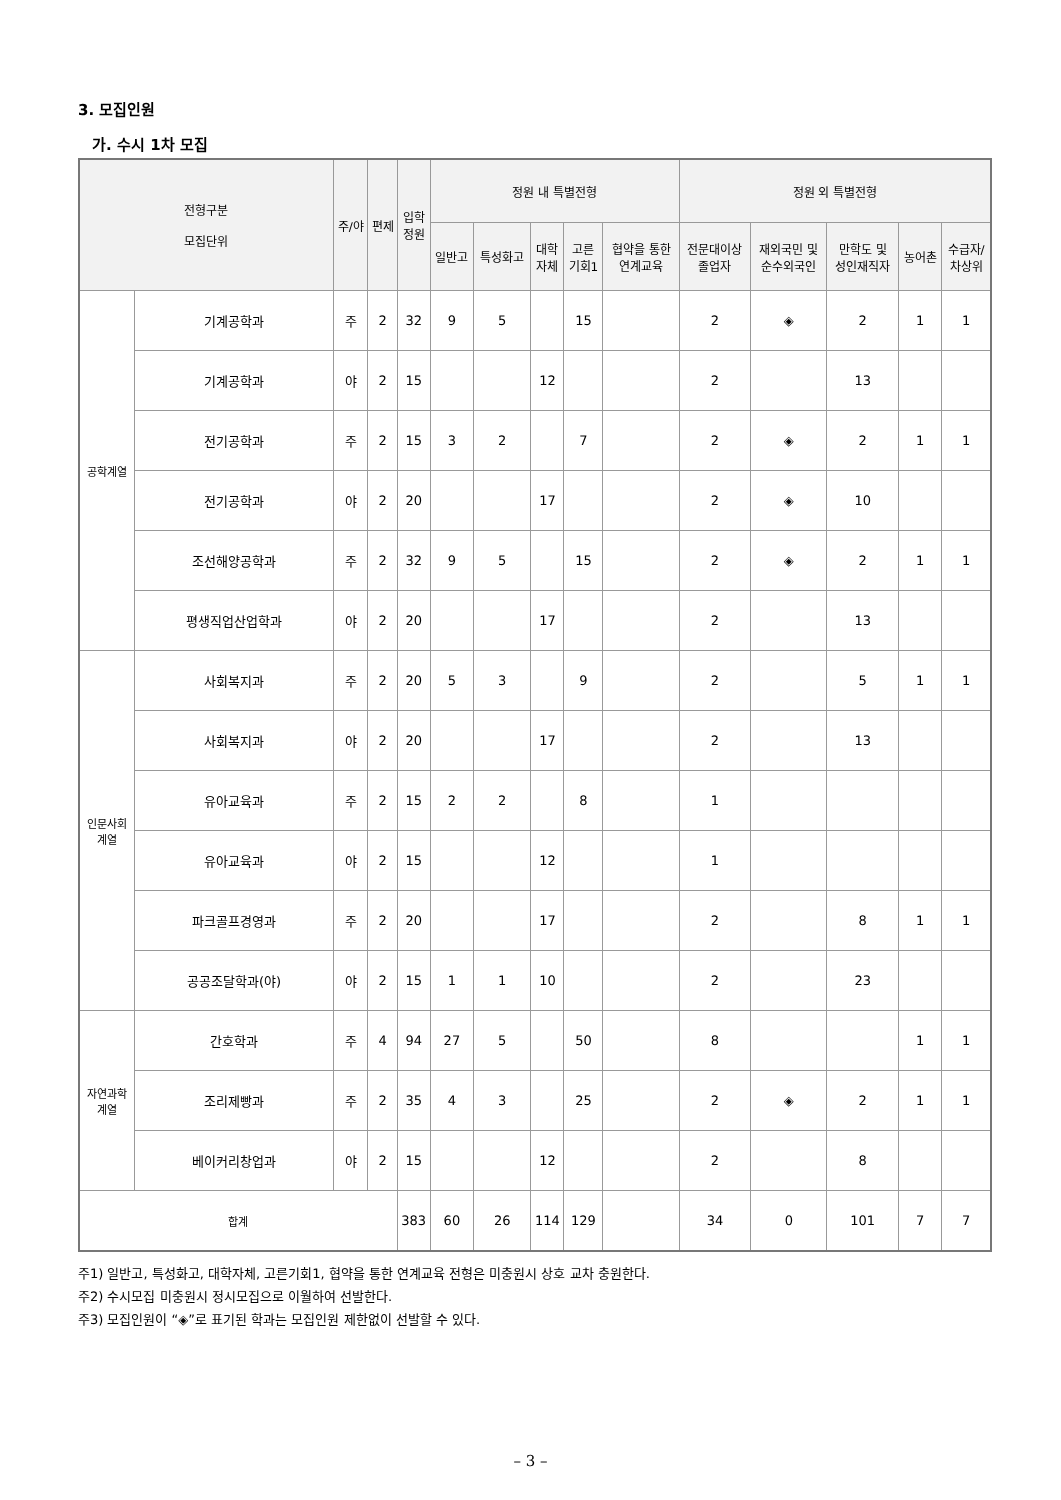3. 모집인원
가. 수시 1차 모집
| 전형구분 모집단위 | | 주/야 | 편제 | 입학 정원 | 정원 내 특별전형 | | | | | 정원 외 특별전형 | | | | |
| --- | --- | --- | --- | --- | --- | --- | --- | --- | --- | --- | --- | --- | --- | --- |
| | | | | | 일반고 | 특성화고 | 대학 자체 | 고른 기회1 | 협약을 통한 연계교육 | 전문대이상 졸업자 | 재외국민 및 순수외국인 | 만학도 및 성인재직자 | 농어촌 | 수급자/ 차상위 |
| 공학계열 | 기계공학과 | 주 | 2 | 32 | 9 | 5 | | 15 | | 2 | ◈ | 2 | 1 | 1 |
| | 기계공학과 | 야 | 2 | 15 | | | 12 | | | 2 | | 13 | | |
| | 전기공학과 | 주 | 2 | 15 | 3 | 2 | | 7 | | 2 | ◈ | 2 | 1 | 1 |
| | 전기공학과 | 야 | 2 | 20 | | | 17 | | | 2 | ◈ | 10 | | |
| | 조선해양공학과 | 주 | 2 | 32 | 9 | 5 | | 15 | | 2 | ◈ | 2 | 1 | 1 |
| | 평생직업산업학과 | 야 | 2 | 20 | | | 17 | | | 2 | | 13 | | |
| 인문사회 계열 | 사회복지과 | 주 | 2 | 20 | 5 | 3 | | 9 | | 2 | | 5 | 1 | 1 |
| | 사회복지과 | 야 | 2 | 20 | | | 17 | | | 2 | | 13 | | |
| | 유아교육과 | 주 | 2 | 15 | 2 | 2 | | 8 | | 1 | | | | |
| | 유아교육과 | 야 | 2 | 15 | | | 12 | | | 1 | | | | |
| | 파크골프경영과 | 주 | 2 | 20 | | | 17 | | | 2 | | 8 | 1 | 1 |
| | 공공조달학과(야) | 야 | 2 | 15 | 1 | 1 | 10 | | | 2 | | 23 | | |
| 자연과학 계열 | 간호학과 | 주 | 4 | 94 | 27 | 5 | | 50 | | 8 | | | 1 | 1 |
| | 조리제빵과 | 주 | 2 | 35 | 4 | 3 | | 25 | | 2 | ◈ | 2 | 1 | 1 |
| | 베이커리창업과 | 야 | 2 | 15 | | | 12 | | | 2 | | 8 | | |
| 합계 | | | | 383 | 60 | 26 | 114 | 129 | | 34 | 0 | 101 | 7 | 7 |
주1) 일반고, 특성화고, 대학자체, 고른기회1, 협약을 통한 연계교육 전형은 미충원시 상호 교차 충원한다.
주2) 수시모집 미충원시 정시모집으로 이월하여 선발한다.
주3) 모집인원이 “◈”로 표기된 학과는 모집인원 제한없이 선발할 수 있다.
– 3 –